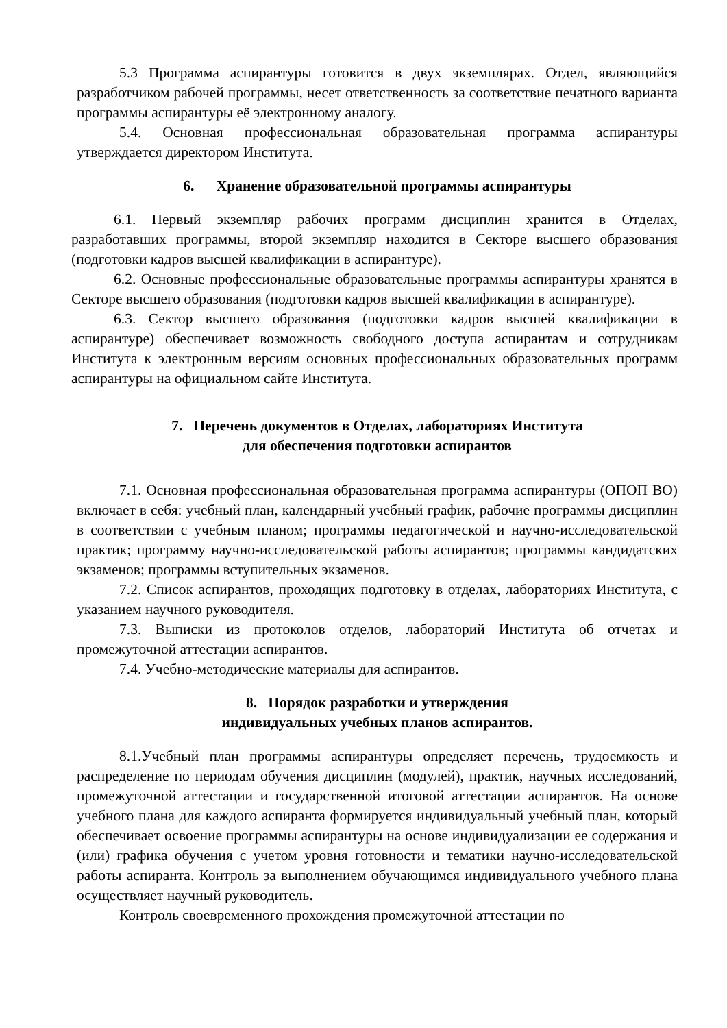5.3 Программа аспирантуры готовится в двух экземплярах. Отдел, являющийся разработчиком рабочей программы, несет ответственность за соответствие печатного варианта программы аспирантуры её электронному аналогу.
5.4. Основная профессиональная образовательная программа аспирантуры утверждается директором Института.
6. Хранение образовательной программы аспирантуры
6.1. Первый экземпляр рабочих программ дисциплин хранится в Отделах, разработавших программы, второй экземпляр находится в Секторе высшего образования (подготовки кадров высшей квалификации в аспирантуре).
6.2. Основные профессиональные образовательные программы аспирантуры хранятся в Секторе высшего образования (подготовки кадров высшей квалификации в аспирантуре).
6.3. Сектор высшего образования (подготовки кадров высшей квалификации в аспирантуре) обеспечивает возможность свободного доступа аспирантам и сотрудникам Института к электронным версиям основных профессиональных образовательных программ аспирантуры на официальном сайте Института.
7. Перечень документов в Отделах, лабораториях Института
для обеспечения подготовки аспирантов
7.1. Основная профессиональная образовательная программа аспирантуры (ОПОП ВО) включает в себя: учебный план, календарный учебный график, рабочие программы дисциплин в соответствии с учебным планом; программы педагогической и научно-исследовательской практик; программу научно-исследовательской работы аспирантов; программы кандидатских экзаменов; программы вступительных экзаменов.
7.2. Список аспирантов, проходящих подготовку в отделах, лабораториях Института, с указанием научного руководителя.
7.3. Выписки из протоколов отделов, лабораторий Института об отчетах и промежуточной аттестации аспирантов.
7.4. Учебно-методические материалы для аспирантов.
8. Порядок разработки и утверждения
индивидуальных учебных планов аспирантов.
8.1.Учебный план программы аспирантуры определяет перечень, трудоемкость и распределение по периодам обучения дисциплин (модулей), практик, научных исследований, промежуточной аттестации и государственной итоговой аттестации аспирантов. На основе учебного плана для каждого аспиранта формируется индивидуальный учебный план, который обеспечивает освоение программы аспирантуры на основе индивидуализации ее содержания и (или) графика обучения с учетом уровня готовности и тематики научно-исследовательской работы аспиранта. Контроль за выполнением обучающимся индивидуального учебного плана осуществляет научный руководитель.
Контроль своевременного прохождения промежуточной аттестации по